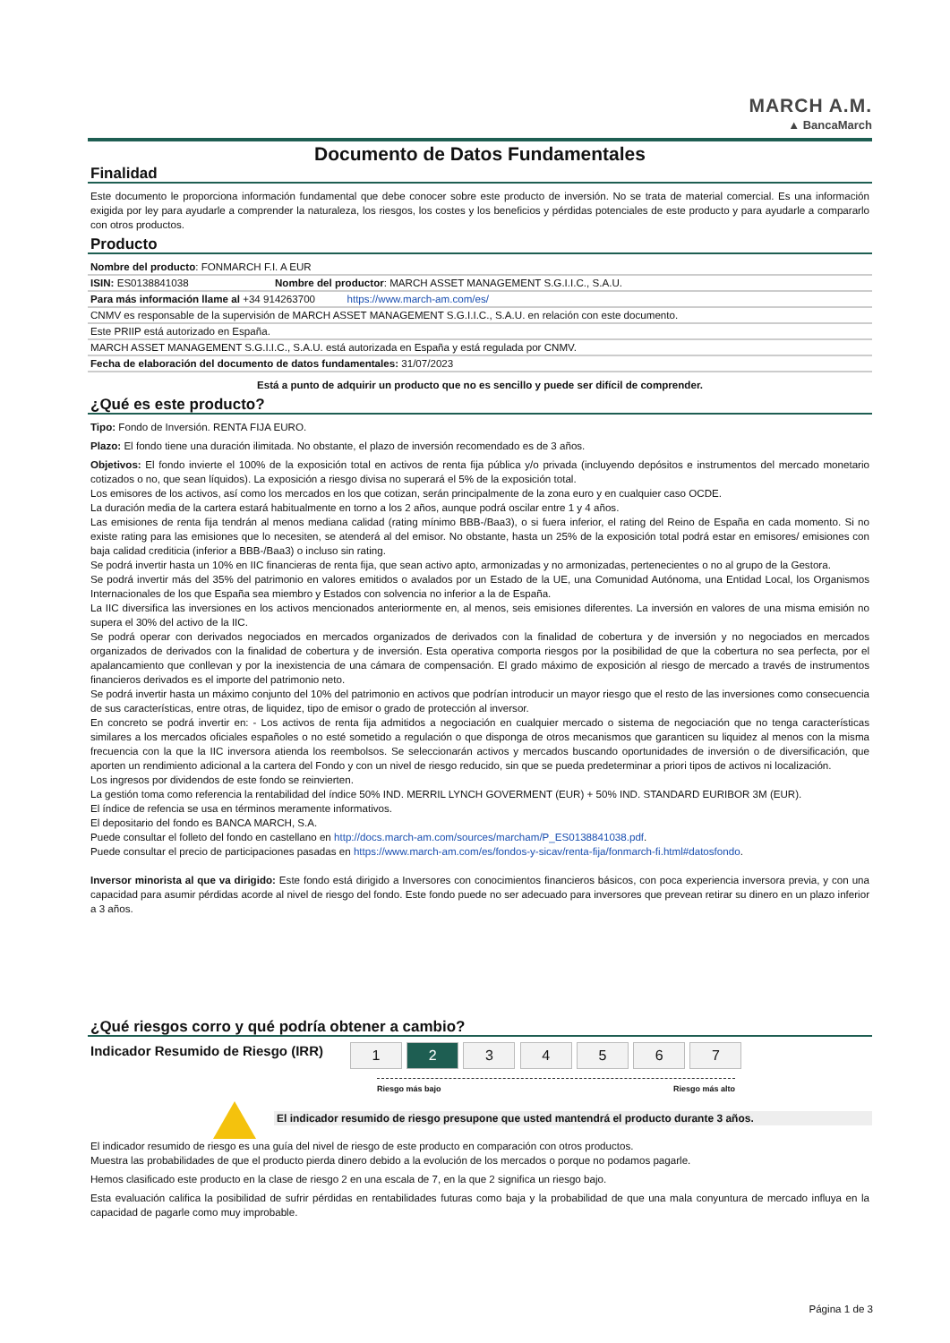MARCH A.M.
▲ BancaMarch
Documento de Datos Fundamentales
Finalidad
Este documento le proporciona información fundamental que debe conocer sobre este producto de inversión. No se trata de material comercial. Es una información exigida por ley para ayudarle a comprender la naturaleza, los riesgos, los costes y los beneficios y pérdidas potenciales de este producto y para ayudarle a compararlo con otros productos.
Producto
| Nombre del producto : FONMARCH F.I. A EUR | |
| ISIN: ES0138841038 | Nombre del productor : MARCH ASSET MANAGEMENT S.G.I.I.C., S.A.U. |
| Para más información llame al +34 914263700 https://www.march-am.com/es/ | |
| CNMV es responsable de la supervisión de MARCH ASSET MANAGEMENT S.G.I.I.C., S.A.U. en relación con este documento. | |
| Este PRIIP está autorizado en España. | |
| MARCH ASSET MANAGEMENT S.G.I.I.C., S.A.U. está autorizada en España y está regulada por CNMV. | |
| Fecha de elaboración del documento de datos fundamentales: 31/07/2023 | |
Está a punto de adquirir un producto que no es sencillo y puede ser difícil de comprender.
¿Qué es este producto?
Tipo: Fondo de Inversión. RENTA FIJA EURO.
Plazo: El fondo tiene una duración ilimitada. No obstante, el plazo de inversión recomendado es de 3 años.
Objetivos: El fondo invierte el 100% de la exposición total en activos de renta fija pública y/o privada (incluyendo depósitos e instrumentos del mercado monetario cotizados o no, que sean líquidos). La exposición a riesgo divisa no superará el 5% de la exposición total.
Los emisores de los activos, así como los mercados en los que cotizan, serán principalmente de la zona euro y en cualquier caso OCDE.
La duración media de la cartera estará habitualmente en torno a los 2 años, aunque podrá oscilar entre 1 y 4 años.
Las emisiones de renta fija tendrán al menos mediana calidad (rating mínimo BBB-/Baa3), o si fuera inferior, el rating del Reino de España en cada momento. Si no existe rating para las emisiones que lo necesiten, se atenderá al del emisor. No obstante, hasta un 25% de la exposición total podrá estar en emisores/ emisiones con baja calidad crediticia (inferior a BBB-/Baa3) o incluso sin rating.
Se podrá invertir hasta un 10% en IIC financieras de renta fija, que sean activo apto, armonizadas y no armonizadas, pertenecientes o no al grupo de la Gestora.
Se podrá invertir más del 35% del patrimonio en valores emitidos o avalados por un Estado de la UE, una Comunidad Autónoma, una Entidad Local, los Organismos Internacionales de los que España sea miembro y Estados con solvencia no inferior a la de España.
La IIC diversifica las inversiones en los activos mencionados anteriormente en, al menos, seis emisiones diferentes. La inversión en valores de una misma emisión no supera el 30% del activo de la IIC.
Se podrá operar con derivados negociados en mercados organizados de derivados con la finalidad de cobertura y de inversión y no negociados en mercados organizados de derivados con la finalidad de cobertura y de inversión. Esta operativa comporta riesgos por la posibilidad de que la cobertura no sea perfecta, por el apalancamiento que conllevan y por la inexistencia de una cámara de compensación. El grado máximo de exposición al riesgo de mercado a través de instrumentos financieros derivados es el importe del patrimonio neto.
Se podrá invertir hasta un máximo conjunto del 10% del patrimonio en activos que podrían introducir un mayor riesgo que el resto de las inversiones como consecuencia de sus características, entre otras, de liquidez, tipo de emisor o grado de protección al inversor.
En concreto se podrá invertir en: - Los activos de renta fija admitidos a negociación en cualquier mercado o sistema de negociación que no tenga características similares a los mercados oficiales españoles o no esté sometido a regulación o que disponga de otros mecanismos que garanticen su liquidez al menos con la misma frecuencia con la que la IIC inversora atienda los reembolsos. Se seleccionarán activos y mercados buscando oportunidades de inversión o de diversificación, que aporten un rendimiento adicional a la cartera del Fondo y con un nivel de riesgo reducido, sin que se pueda predeterminar a priori tipos de activos ni localización.
Los ingresos por dividendos de este fondo se reinvierten.
La gestión toma como referencia la rentabilidad del índice 50% IND. MERRIL LYNCH GOVERMENT (EUR) + 50% IND. STANDARD EURIBOR 3M (EUR).
El índice de refencia se usa en términos meramente informativos.
El depositario del fondo es BANCA MARCH, S.A.
Puede consultar el folleto del fondo en castellano en http://docs.march-am.com/sources/marcham/P_ES0138841038.pdf.
Puede consultar el precio de participaciones pasadas en https://www.march-am.com/es/fondos-y-sicav/renta-fija/fonmarch-fi.html#datosfondo.
Inversor minorista al que va dirigido: Este fondo está dirigido a Inversores con conocimientos financieros básicos, con poca experiencia inversora previa, y con una capacidad para asumir pérdidas acorde al nivel de riesgo del fondo. Este fondo puede no ser adecuado para inversores que prevean retirar su dinero en un plazo inferior a 3 años.
¿Qué riesgos corro y qué podría obtener a cambio?
Indicador Resumido de Riesgo (IRR)
1 2 3 4 5 6 7
Riesgo más bajo Riesgo más alto
El indicador resumido de riesgo presupone que usted mantendrá el producto durante 3 años.
El indicador resumido de riesgo es una guía del nivel de riesgo de este producto en comparación con otros productos.
Muestra las probabilidades de que el producto pierda dinero debido a la evolución de los mercados o porque no podamos pagarle.
Hemos clasificado este producto en la clase de riesgo 2 en una escala de 7, en la que 2 significa un riesgo bajo.
Esta evaluación califica la posibilidad de sufrir pérdidas en rentabilidades futuras como baja y la probabilidad de que una mala conyuntura de mercado influya en la capacidad de pagarle como muy improbable.
Página 1 de 3